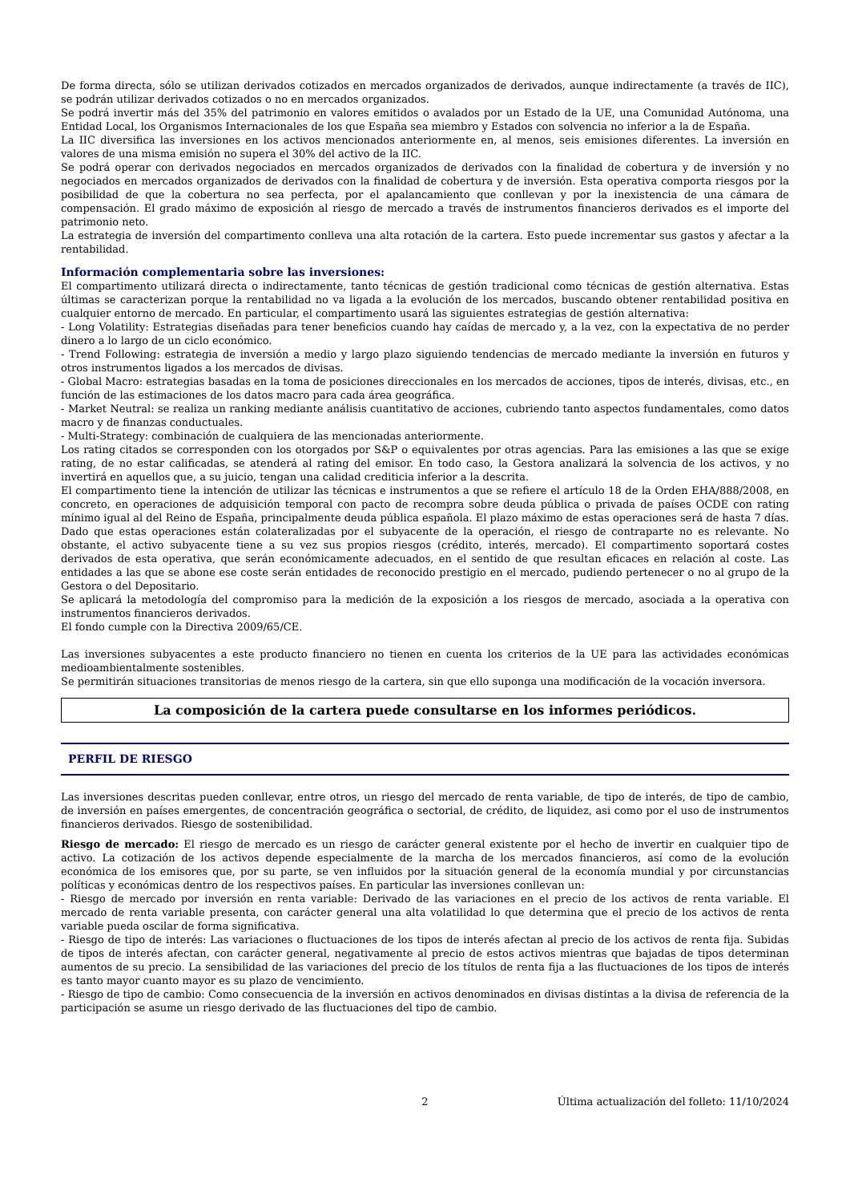De forma directa, sólo se utilizan derivados cotizados en mercados organizados de derivados, aunque indirectamente (a través de IIC), se podrán utilizar derivados cotizados o no en mercados organizados.
Se podrá invertir más del 35% del patrimonio en valores emitidos o avalados por un Estado de la UE, una Comunidad Autónoma, una Entidad Local, los Organismos Internacionales de los que España sea miembro y Estados con solvencia no inferior a la de España.
La IIC diversifica las inversiones en los activos mencionados anteriormente en, al menos, seis emisiones diferentes. La inversión en valores de una misma emisión no supera el 30% del activo de la IIC.
Se podrá operar con derivados negociados en mercados organizados de derivados con la finalidad de cobertura y de inversión y no negociados en mercados organizados de derivados con la finalidad de cobertura y de inversión. Esta operativa comporta riesgos por la posibilidad de que la cobertura no sea perfecta, por el apalancamiento que conllevan y por la inexistencia de una cámara de compensación. El grado máximo de exposición al riesgo de mercado a través de instrumentos financieros derivados es el importe del patrimonio neto.
La estrategia de inversión del compartimento conlleva una alta rotación de la cartera. Esto puede incrementar sus gastos y afectar a la rentabilidad.
Información complementaria sobre las inversiones:
El compartimento utilizará directa o indirectamente, tanto técnicas de gestión tradicional como técnicas de gestión alternativa. Estas últimas se caracterizan porque la rentabilidad no va ligada a la evolución de los mercados, buscando obtener rentabilidad positiva en cualquier entorno de mercado. En particular, el compartimento usará las siguientes estrategias de gestión alternativa:
- Long Volatility: Estrategias diseñadas para tener beneficios cuando hay caídas de mercado y, a la vez, con la expectativa de no perder dinero a lo largo de un ciclo económico.
- Trend Following: estrategia de inversión a medio y largo plazo siguiendo tendencias de mercado mediante la inversión en futuros y otros instrumentos ligados a los mercados de divisas.
- Global Macro: estrategias basadas en la toma de posiciones direccionales en los mercados de acciones, tipos de interés, divisas, etc., en función de las estimaciones de los datos macro para cada área geográfica.
- Market Neutral: se realiza un ranking mediante análisis cuantitativo de acciones, cubriendo tanto aspectos fundamentales, como datos macro y de finanzas conductuales.
- Multi-Strategy: combinación de cualquiera de las mencionadas anteriormente.
Los rating citados se corresponden con los otorgados por S&P o equivalentes por otras agencias. Para las emisiones a las que se exige rating, de no estar calificadas, se atenderá al rating del emisor. En todo caso, la Gestora analizará la solvencia de los activos, y no invertirá en aquellos que, a su juicio, tengan una calidad crediticia inferior a la descrita.
El compartimento tiene la intención de utilizar las técnicas e instrumentos a que se refiere el artículo 18 de la Orden EHA/888/2008, en concreto, en operaciones de adquisición temporal con pacto de recompra sobre deuda pública o privada de países OCDE con rating mínimo igual al del Reino de España, principalmente deuda pública española. El plazo máximo de estas operaciones será de hasta 7 días. Dado que estas operaciones están colateralizadas por el subyacente de la operación, el riesgo de contraparte no es relevante. No obstante, el activo subyacente tiene a su vez sus propios riesgos (crédito, interés, mercado). El compartimento soportará costes derivados de esta operativa, que serán económicamente adecuados, en el sentido de que resultan eficaces en relación al coste. Las entidades a las que se abone ese coste serán entidades de reconocido prestigio en el mercado, pudiendo pertenecer o no al grupo de la Gestora o del Depositario.
Se aplicará la metodología del compromiso para la medición de la exposición a los riesgos de mercado, asociada a la operativa con instrumentos financieros derivados.
El fondo cumple con la Directiva 2009/65/CE.
Las inversiones subyacentes a este producto financiero no tienen en cuenta los criterios de la UE para las actividades económicas medioambientalmente sostenibles.
Se permitirán situaciones transitorias de menos riesgo de la cartera, sin que ello suponga una modificación de la vocación inversora.
La composición de la cartera puede consultarse en los informes periódicos.
PERFIL DE RIESGO
Las inversiones descritas pueden conllevar, entre otros, un riesgo del mercado de renta variable, de tipo de interés, de tipo de cambio, de inversión en países emergentes, de concentración geográfica o sectorial, de crédito, de liquidez, asi como por el uso de instrumentos financieros derivados. Riesgo de sostenibilidad.
Riesgo de mercado: El riesgo de mercado es un riesgo de carácter general existente por el hecho de invertir en cualquier tipo de activo. La cotización de los activos depende especialmente de la marcha de los mercados financieros, así como de la evolución económica de los emisores que, por su parte, se ven influidos por la situación general de la economía mundial y por circunstancias políticas y económicas dentro de los respectivos países. En particular las inversiones conllevan un:
- Riesgo de mercado por inversión en renta variable: Derivado de las variaciones en el precio de los activos de renta variable. El mercado de renta variable presenta, con carácter general una alta volatilidad lo que determina que el precio de los activos de renta variable pueda oscilar de forma significativa.
- Riesgo de tipo de interés: Las variaciones o fluctuaciones de los tipos de interés afectan al precio de los activos de renta fija. Subidas de tipos de interés afectan, con carácter general, negativamente al precio de estos activos mientras que bajadas de tipos determinan aumentos de su precio. La sensibilidad de las variaciones del precio de los títulos de renta fija a las fluctuaciones de los tipos de interés es tanto mayor cuanto mayor es su plazo de vencimiento.
- Riesgo de tipo de cambio: Como consecuencia de la inversión en activos denominados en divisas distintas a la divisa de referencia de la participación se asume un riesgo derivado de las fluctuaciones del tipo de cambio.
2 Última actualización del folleto: 11/10/2024